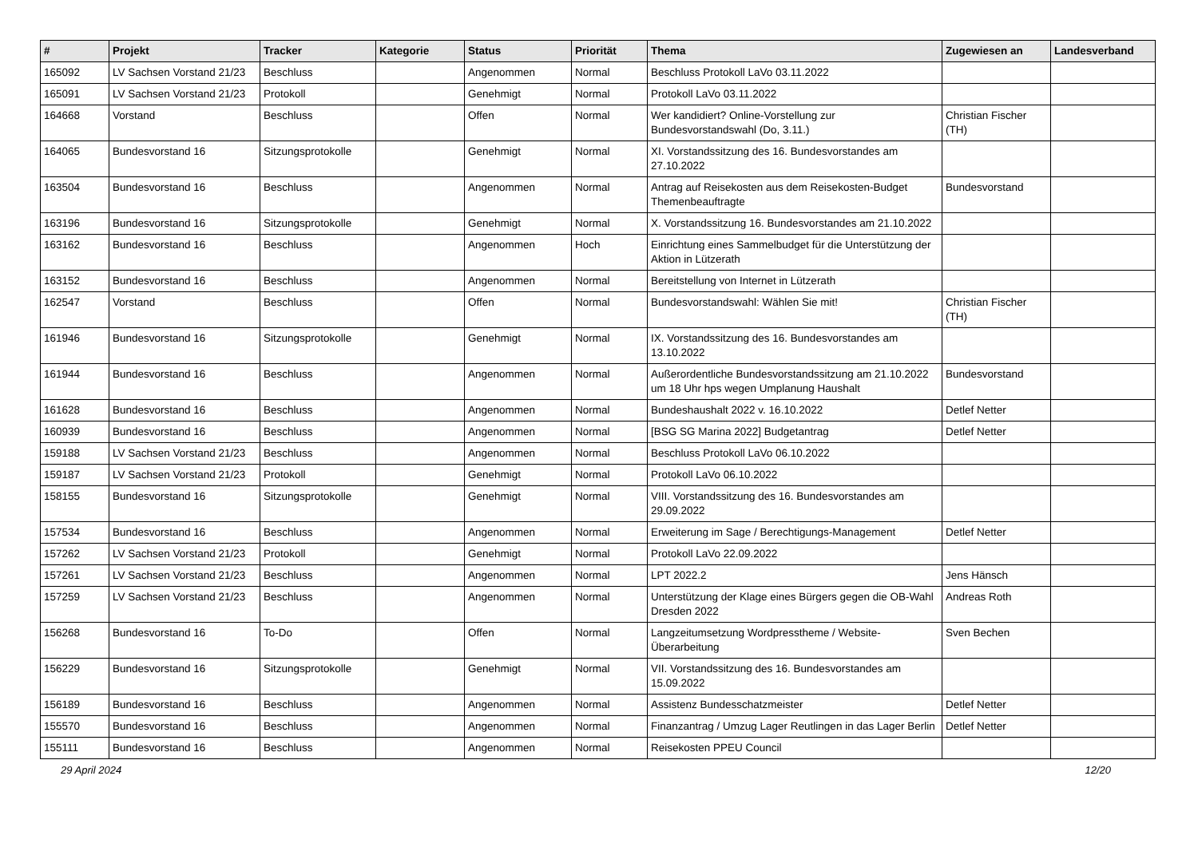| # | Projekt | Tracker | Kategorie | Status | Priorität | Thema | Zugewiesen an | Landesverband |
| --- | --- | --- | --- | --- | --- | --- | --- | --- |
| 165092 | LV Sachsen Vorstand 21/23 | Beschluss | | Angenommen | Normal | Beschluss Protokoll LaVo 03.11.2022 | | |
| 165091 | LV Sachsen Vorstand 21/23 | Protokoll | | Genehmigt | Normal | Protokoll LaVo 03.11.2022 | | |
| 164668 | Vorstand | Beschluss | | Offen | Normal | Wer kandidiert? Online-Vorstellung zur Bundesvorstandswahl (Do, 3.11.) | Christian Fischer (TH) | |
| 164065 | Bundesvorstand 16 | Sitzungsprotokolle | | Genehmigt | Normal | XI. Vorstandssitzung des 16. Bundesvorstandes am 27.10.2022 | | |
| 163504 | Bundesvorstand 16 | Beschluss | | Angenommen | Normal | Antrag auf Reisekosten aus dem Reisekosten-Budget Themenbeauftragte | Bundesvorstand | |
| 163196 | Bundesvorstand 16 | Sitzungsprotokolle | | Genehmigt | Normal | X. Vorstandssitzung 16. Bundesvorstandes am 21.10.2022 | | |
| 163162 | Bundesvorstand 16 | Beschluss | | Angenommen | Hoch | Einrichtung eines Sammelbudget für die Unterstützung der Aktion in Lützerath | | |
| 163152 | Bundesvorstand 16 | Beschluss | | Angenommen | Normal | Bereitstellung von Internet in Lützerath | | |
| 162547 | Vorstand | Beschluss | | Offen | Normal | Bundesvorstandswahl: Wählen Sie mit! | Christian Fischer (TH) | |
| 161946 | Bundesvorstand 16 | Sitzungsprotokolle | | Genehmigt | Normal | IX. Vorstandssitzung des 16. Bundesvorstandes am 13.10.2022 | | |
| 161944 | Bundesvorstand 16 | Beschluss | | Angenommen | Normal | Außerordentliche Bundesvorstandssitzung am 21.10.2022 um 18 Uhr hps wegen Umplanung Haushalt | Bundesvorstand | |
| 161628 | Bundesvorstand 16 | Beschluss | | Angenommen | Normal | Bundeshaushalt 2022 v. 16.10.2022 | Detlef Netter | |
| 160939 | Bundesvorstand 16 | Beschluss | | Angenommen | Normal | [BSG SG Marina 2022] Budgetantrag | Detlef Netter | |
| 159188 | LV Sachsen Vorstand 21/23 | Beschluss | | Angenommen | Normal | Beschluss Protokoll LaVo 06.10.2022 | | |
| 159187 | LV Sachsen Vorstand 21/23 | Protokoll | | Genehmigt | Normal | Protokoll LaVo 06.10.2022 | | |
| 158155 | Bundesvorstand 16 | Sitzungsprotokolle | | Genehmigt | Normal | VIII. Vorstandssitzung des 16. Bundesvorstandes am 29.09.2022 | | |
| 157534 | Bundesvorstand 16 | Beschluss | | Angenommen | Normal | Erweiterung im Sage / Berechtigungs-Management | Detlef Netter | |
| 157262 | LV Sachsen Vorstand 21/23 | Protokoll | | Genehmigt | Normal | Protokoll LaVo 22.09.2022 | | |
| 157261 | LV Sachsen Vorstand 21/23 | Beschluss | | Angenommen | Normal | LPT 2022.2 | Jens Hänsch | |
| 157259 | LV Sachsen Vorstand 21/23 | Beschluss | | Angenommen | Normal | Unterstützung der Klage eines Bürgers gegen die OB-Wahl Dresden 2022 | Andreas Roth | |
| 156268 | Bundesvorstand 16 | To-Do | | Offen | Normal | Langzeitumsetzung Wordpresstheme / Website-Überarbeitung | Sven Bechen | |
| 156229 | Bundesvorstand 16 | Sitzungsprotokolle | | Genehmigt | Normal | VII. Vorstandssitzung des 16. Bundesvorstandes am 15.09.2022 | | |
| 156189 | Bundesvorstand 16 | Beschluss | | Angenommen | Normal | Assistenz Bundesschatzmeister | Detlef Netter | |
| 155570 | Bundesvorstand 16 | Beschluss | | Angenommen | Normal | Finanzantrag / Umzug Lager Reutlingen in das Lager Berlin | Detlef Netter | |
| 155111 | Bundesvorstand 16 | Beschluss | | Angenommen | Normal | Reisekosten PPEU Council | | |
29 April 2024 12/20